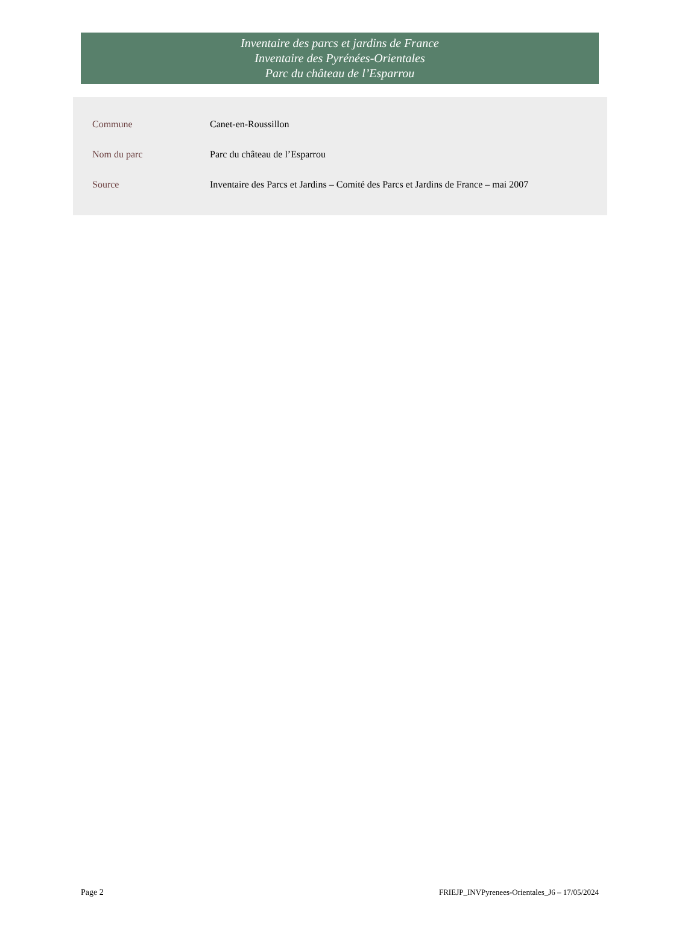Inventaire des parcs et jardins de France
Inventaire des Pyrénées-Orientales
Parc du château de l’Esparrou
| Commune | Canet-en-Roussillon |
| Nom du parc | Parc du château de l’Esparrou |
| Source | Inventaire des Parcs et Jardins – Comité des Parcs et Jardins de France – mai 2007 |
Page 2 FRIEJP_INVPyrenees-Orientales_J6 – 17/05/2024